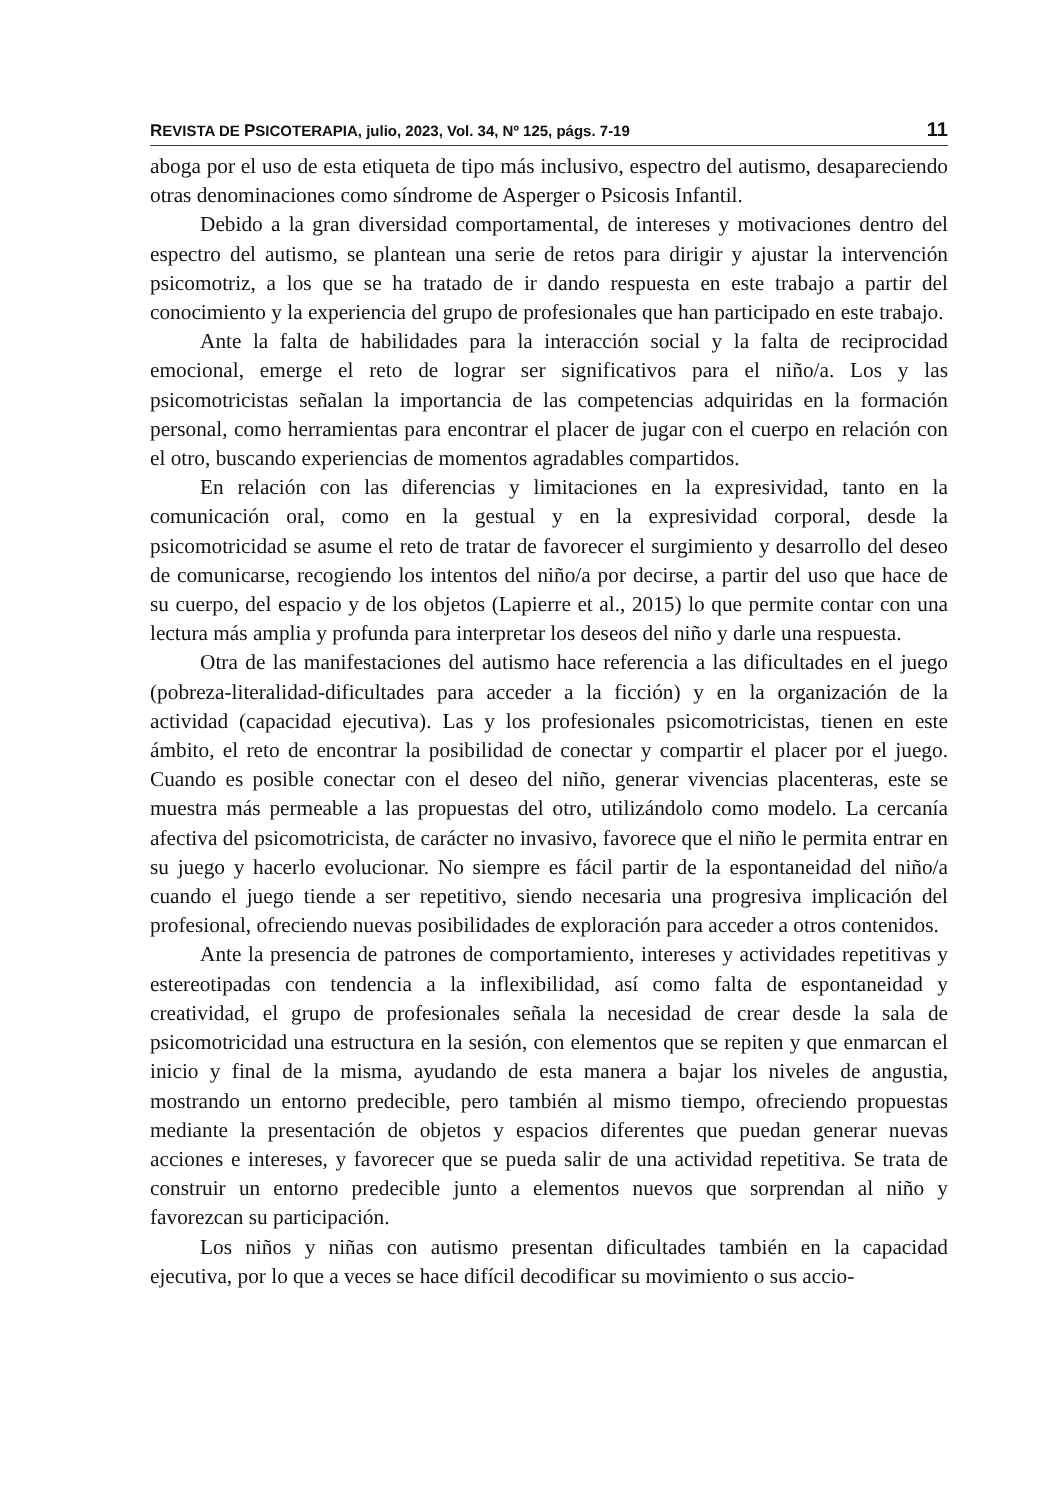REVISTA DE PSICOTERAPIA, julio, 2023, Vol. 34, Nº 125, págs. 7-19 11
aboga por el uso de esta etiqueta de tipo más inclusivo, espectro del autismo, desapareciendo otras denominaciones como síndrome de Asperger o Psicosis Infantil.
Debido a la gran diversidad comportamental, de intereses y motivaciones dentro del espectro del autismo, se plantean una serie de retos para dirigir y ajustar la intervención psicomotriz, a los que se ha tratado de ir dando respuesta en este trabajo a partir del conocimiento y la experiencia del grupo de profesionales que han participado en este trabajo.
Ante la falta de habilidades para la interacción social y la falta de reciprocidad emocional, emerge el reto de lograr ser significativos para el niño/a. Los y las psicomotricistas señalan la importancia de las competencias adquiridas en la formación personal, como herramientas para encontrar el placer de jugar con el cuerpo en relación con el otro, buscando experiencias de momentos agradables compartidos.
En relación con las diferencias y limitaciones en la expresividad, tanto en la comunicación oral, como en la gestual y en la expresividad corporal, desde la psicomotricidad se asume el reto de tratar de favorecer el surgimiento y desarrollo del deseo de comunicarse, recogiendo los intentos del niño/a por decirse, a partir del uso que hace de su cuerpo, del espacio y de los objetos (Lapierre et al., 2015) lo que permite contar con una lectura más amplia y profunda para interpretar los deseos del niño y darle una respuesta.
Otra de las manifestaciones del autismo hace referencia a las dificultades en el juego (pobreza-literalidad-dificultades para acceder a la ficción) y en la organización de la actividad (capacidad ejecutiva). Las y los profesionales psicomotricistas, tienen en este ámbito, el reto de encontrar la posibilidad de conectar y compartir el placer por el juego. Cuando es posible conectar con el deseo del niño, generar vivencias placenteras, este se muestra más permeable a las propuestas del otro, utilizándolo como modelo. La cercanía afectiva del psicomotricista, de carácter no invasivo, favorece que el niño le permita entrar en su juego y hacerlo evolucionar. No siempre es fácil partir de la espontaneidad del niño/a cuando el juego tiende a ser repetitivo, siendo necesaria una progresiva implicación del profesional, ofreciendo nuevas posibilidades de exploración para acceder a otros contenidos.
Ante la presencia de patrones de comportamiento, intereses y actividades repetitivas y estereotipadas con tendencia a la inflexibilidad, así como falta de espontaneidad y creatividad, el grupo de profesionales señala la necesidad de crear desde la sala de psicomotricidad una estructura en la sesión, con elementos que se repiten y que enmarcan el inicio y final de la misma, ayudando de esta manera a bajar los niveles de angustia, mostrando un entorno predecible, pero también al mismo tiempo, ofreciendo propuestas mediante la presentación de objetos y espacios diferentes que puedan generar nuevas acciones e intereses, y favorecer que se pueda salir de una actividad repetitiva. Se trata de construir un entorno predecible junto a elementos nuevos que sorprendan al niño y favorezcan su participación.
Los niños y niñas con autismo presentan dificultades también en la capacidad ejecutiva, por lo que a veces se hace difícil decodificar su movimiento o sus accio-